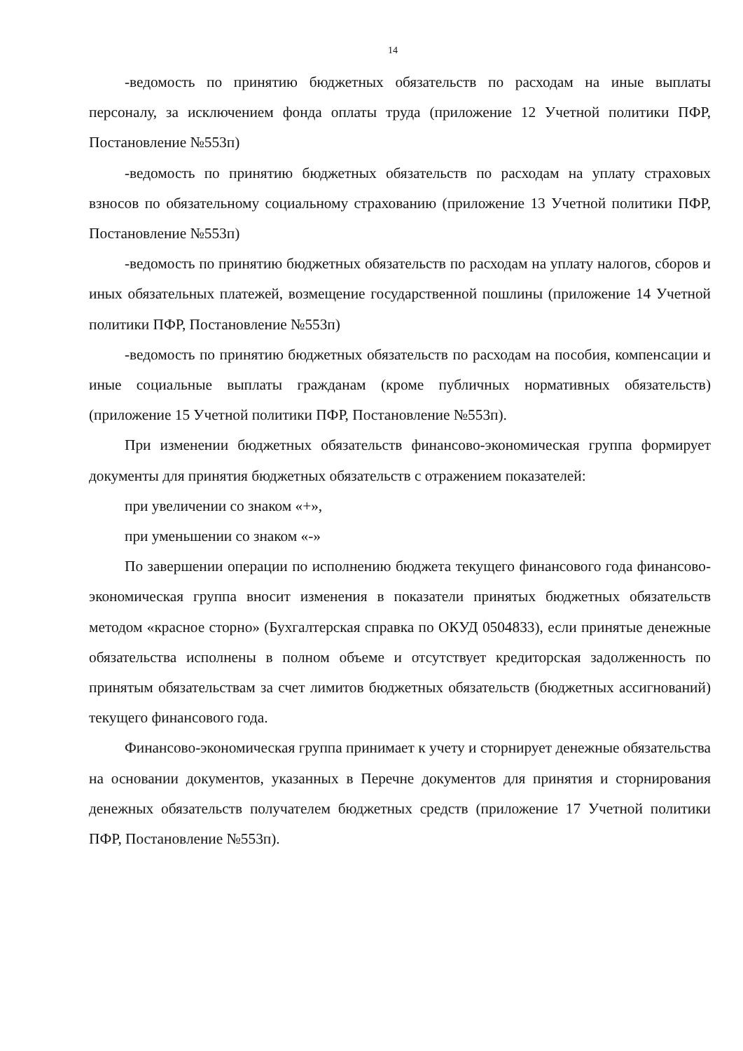14
-ведомость по принятию бюджетных обязательств по расходам на иные выплаты персоналу, за исключением фонда оплаты труда (приложение 12 Учетной политики ПФР, Постановление №553п)
-ведомость по принятию бюджетных обязательств по расходам на уплату страховых взносов по обязательному социальному страхованию (приложение 13 Учетной политики ПФР, Постановление №553п)
-ведомость по принятию бюджетных обязательств по расходам на уплату налогов, сборов и иных обязательных платежей, возмещение государственной пошлины (приложение 14 Учетной политики ПФР, Постановление №553п)
-ведомость по принятию бюджетных обязательств по расходам на пособия, компенсации и иные социальные выплаты гражданам (кроме публичных нормативных обязательств) (приложение 15 Учетной политики ПФР, Постановление №553п).
При изменении бюджетных обязательств финансово-экономическая группа формирует документы для принятия бюджетных обязательств с отражением показателей:
при увеличении со знаком «+»,
при уменьшении со знаком «-»
По завершении операции по исполнению бюджета текущего финансового года финансово-экономическая группа вносит изменения в показатели принятых бюджетных обязательств методом «красное сторно» (Бухгалтерская справка по ОКУД 0504833), если принятые денежные обязательства исполнены в полном объеме и отсутствует кредиторская задолженность по принятым обязательствам за счет лимитов бюджетных обязательств (бюджетных ассигнований) текущего финансового года.
Финансово-экономическая группа принимает к учету и сторнирует денежные обязательства на основании документов, указанных в Перечне документов для принятия и сторнирования денежных обязательств получателем бюджетных средств (приложение 17 Учетной политики ПФР, Постановление №553п).